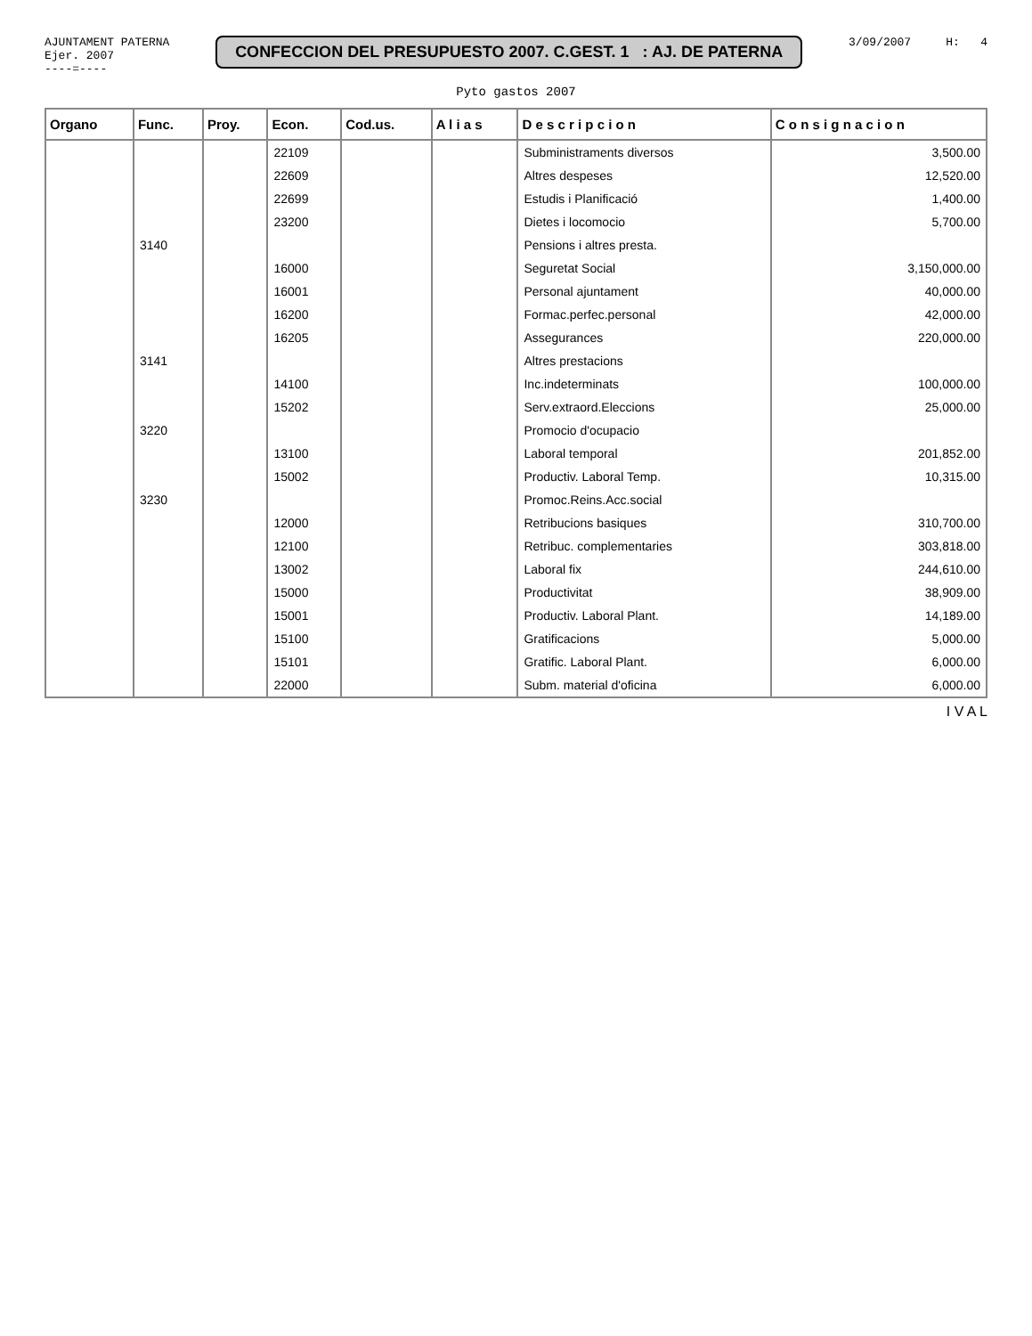AJUNTAMENT PATERNA
Ejer. 2007
----=----
CONFECCION DEL PRESUPUESTO 2007. C.GEST. 1 : AJ. DE PATERNA
3/09/2007 H: 4
Pyto gastos 2007
| Organo | Func. | Proy. | Econ. | Cod.us. | A l i a s | D e s c r i p c i o n | C o n s i g n a c i o n |
| --- | --- | --- | --- | --- | --- | --- | --- |
| | | | 22109 | | | Subministraments diversos | 3,500.00 |
| | | | 22609 | | | Altres despeses | 12,520.00 |
| | | | 22699 | | | Estudis i Planificació | 1,400.00 |
| | | | 23200 | | | Dietes i locomocio | 5,700.00 |
| | 3140 | | | | | Pensions i altres presta. | |
| | | | 16000 | | | Seguretat Social | 3,150,000.00 |
| | | | 16001 | | | Personal ajuntament | 40,000.00 |
| | | | 16200 | | | Formac.perfec.personal | 42,000.00 |
| | | | 16205 | | | Assegurances | 220,000.00 |
| | 3141 | | | | | Altres prestacions | |
| | | | 14100 | | | Inc.indeterminats | 100,000.00 |
| | | | 15202 | | | Serv.extraord.Eleccions | 25,000.00 |
| | 3220 | | | | | Promocio d'ocupacio | |
| | | | 13100 | | | Laboral temporal | 201,852.00 |
| | | | 15002 | | | Productiv. Laboral Temp. | 10,315.00 |
| | 3230 | | | | | Promoc.Reins.Acc.social | |
| | | | 12000 | | | Retribucions basiques | 310,700.00 |
| | | | 12100 | | | Retribuc. complementaries | 303,818.00 |
| | | | 13002 | | | Laboral fix | 244,610.00 |
| | | | 15000 | | | Productivitat | 38,909.00 |
| | | | 15001 | | | Productiv. Laboral Plant. | 14,189.00 |
| | | | 15100 | | | Gratificacions | 5,000.00 |
| | | | 15101 | | | Gratific. Laboral Plant. | 6,000.00 |
| | | | 22000 | | | Subm. material d'oficina | 6,000.00 |
I V A L